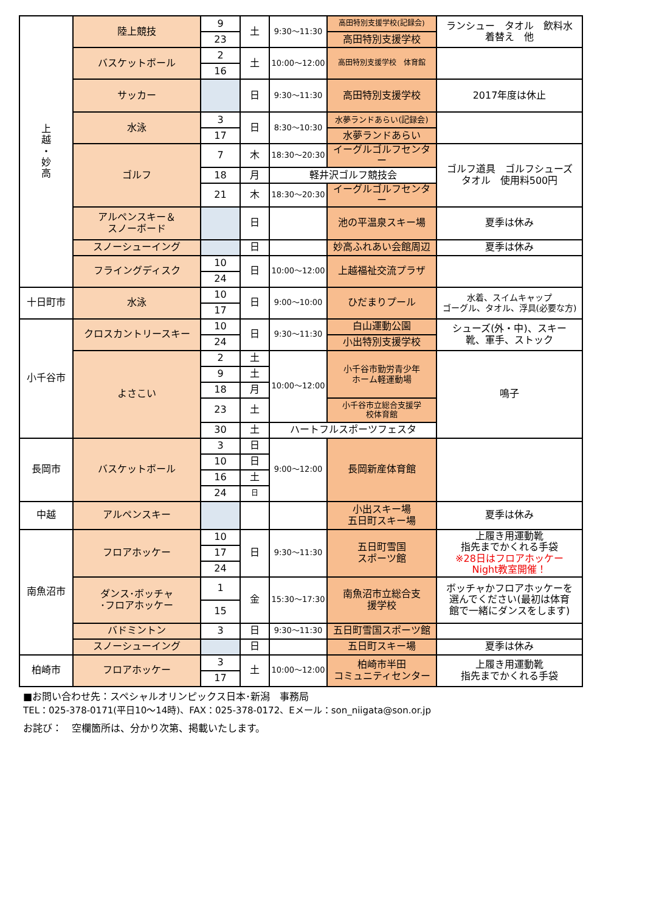| 上 越 ・ 妙 高 | 陸上競技 | 9 | 土 | 9:30～11:30 | 高田特別支援学校(記録会) | ランシュー タオル 飲料水 着替え 他 |
| | | 23 | | | 高田特別支援学校 | |
| | バスケットボール | 2 | 土 | 10:00～12:00 | 高田特別支援学校 体育館 | |
| | | 16 | | | | |
| | サッカー | | 日 | 9:30～11:30 | 高田特別支援学校 | 2017年度は休止 |
| | 水泳 | 3 | 日 | 8:30～10:30 | 水夢ランドあらい(記録会) | |
| | | 17 | | | 水夢ランドあらい | |
| | ゴルフ | 7 | 木 | 18:30～20:30 | イーグルゴルフセンター | ゴルフ道具 ゴルフシューズ タオル 使用料500円 |
| | | 18 | 月 | 軽井沢ゴルフ競技会 | | |
| | | 21 | 木 | 18:30～20:30 | イーグルゴルフセンター | |
| | アルペンスキー＆ スノーボード | | 日 | | 池の平温泉スキー場 | 夏季は休み |
| | スノーシューイング | | 日 | | 妙高ふれあい会館周辺 | 夏季は休み |
| | フライングディスク | 10 | 日 | 10:00～12:00 | 上越福祉交流プラザ | |
| | | 24 | | | | |
| 十日町市 | 水泳 | 10 | 日 | 9:00～10:00 | ひだまりプール | 水着、スイムキャップ ゴーグル、タオル、浮具(必要な方) |
| | | 17 | | | | |
| 小千谷市 | クロスカントリースキー | 10 | 日 | 9:30～11:30 | 白山運動公園 | シューズ(外・中)、スキー 靴、軍手、ストック |
| | | 24 | | | 小出特別支援学校 | |
| | よさこい | 2 | 土 | 10:00～12:00 | 小千谷市勤労青少年 ホーム軽運動場 | 鳴子 |
| | | 9 | 土 | | | |
| | | 18 | 月 | | | |
| | | 23 | 土 | | 小千谷市立総合支援学 校体育館 | |
| | | 30 | 土 | ハートフルスポーツフェスタ | | |
| 長岡市 | バスケットボール | 3 | 日 | 9:00～12:00 | 長岡新産体育館 | |
| | | 10 | 日 | | | |
| | | 16 | 土 | | | |
| | | 24 | 日 | | | |
| 中越 | アルペンスキー | | | | 小出スキー場 五日町スキー場 | 夏季は休み |
| 南魚沼市 | フロアホッケー | 10 | 日 | 9:30～11:30 | 五日町雪国 スポーツ館 | 上履き用運動靴 指先までかくれる手袋 ※28日はフロアホッケー Night教室開催！ |
| | | 17 | | | | |
| | | 24 | | | | |
| | ダンス･ボッチャ ･フロアホッケー | 1 | 金 | 15:30～17:30 | 南魚沼市立総合支 援学校 | ボッチャかフロアホッケーを 選んでください(最初は体育 館で一緒にダンスをします) |
| | | 15 | | | | |
| | バドミントン | 3 | 日 | 9:30～11:30 | 五日町雪国スポーツ館 | |
| | スノーシューイング | | 日 | | 五日町スキー場 | 夏季は休み |
| 柏崎市 | フロアホッケー | 3 | 土 | 10:00～12:00 | 柏崎市半田 コミュニティセンター | 上履き用運動靴 指先までかくれる手袋 |
| | | 17 | | | | |
■お問い合わせ先：スペシャルオリンピックス日本･新潟　事務局
TEL：025-378-0171(平日10～14時)、FAX：025-378-0172、Eメール：son_niigata@son.or.jp
お詫び：　空欄箇所は、分かり次第、掲載いたします。